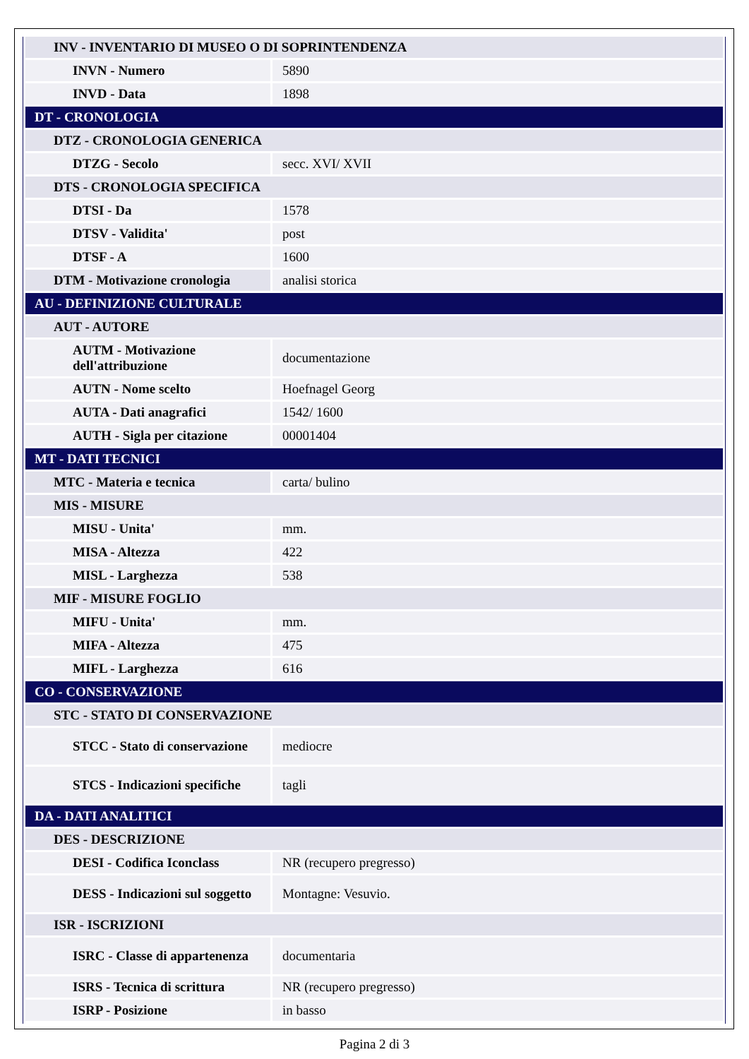| INV - INVENTARIO DI MUSEO O DI SOPRINTENDENZA | |
| INVN - Numero | 5890 |
| INVD - Data | 1898 |
| DT - CRONOLOGIA | |
| DTZ - CRONOLOGIA GENERICA | |
| DTZG - Secolo | secc. XVI/ XVII |
| DTS - CRONOLOGIA SPECIFICA | |
| DTSI - Da | 1578 |
| DTSV - Validita' | post |
| DTSF - A | 1600 |
| DTM - Motivazione cronologia | analisi storica |
| AU - DEFINIZIONE CULTURALE | |
| AUT - AUTORE | |
| AUTM - Motivazione dell'attribuzione | documentazione |
| AUTN - Nome scelto | Hoefnagel Georg |
| AUTA - Dati anagrafici | 1542/ 1600 |
| AUTH - Sigla per citazione | 00001404 |
| MT - DATI TECNICI | |
| MTC - Materia e tecnica | carta/ bulino |
| MIS - MISURE | |
| MISU - Unita' | mm. |
| MISA - Altezza | 422 |
| MISL - Larghezza | 538 |
| MIF - MISURE FOGLIO | |
| MIFU - Unita' | mm. |
| MIFA - Altezza | 475 |
| MIFL - Larghezza | 616 |
| CO - CONSERVAZIONE | |
| STC - STATO DI CONSERVAZIONE | |
| STCC - Stato di conservazione | mediocre |
| STCS - Indicazioni specifiche | tagli |
| DA - DATI ANALITICI | |
| DES - DESCRIZIONE | |
| DESI - Codifica Iconclass | NR (recupero pregresso) |
| DESS - Indicazioni sul soggetto | Montagne: Vesuvio. |
| ISR - ISCRIZIONI | |
| ISRC - Classe di appartenenza | documentaria |
| ISRS - Tecnica di scrittura | NR (recupero pregresso) |
| ISRP - Posizione | in basso |
Pagina 2 di 3